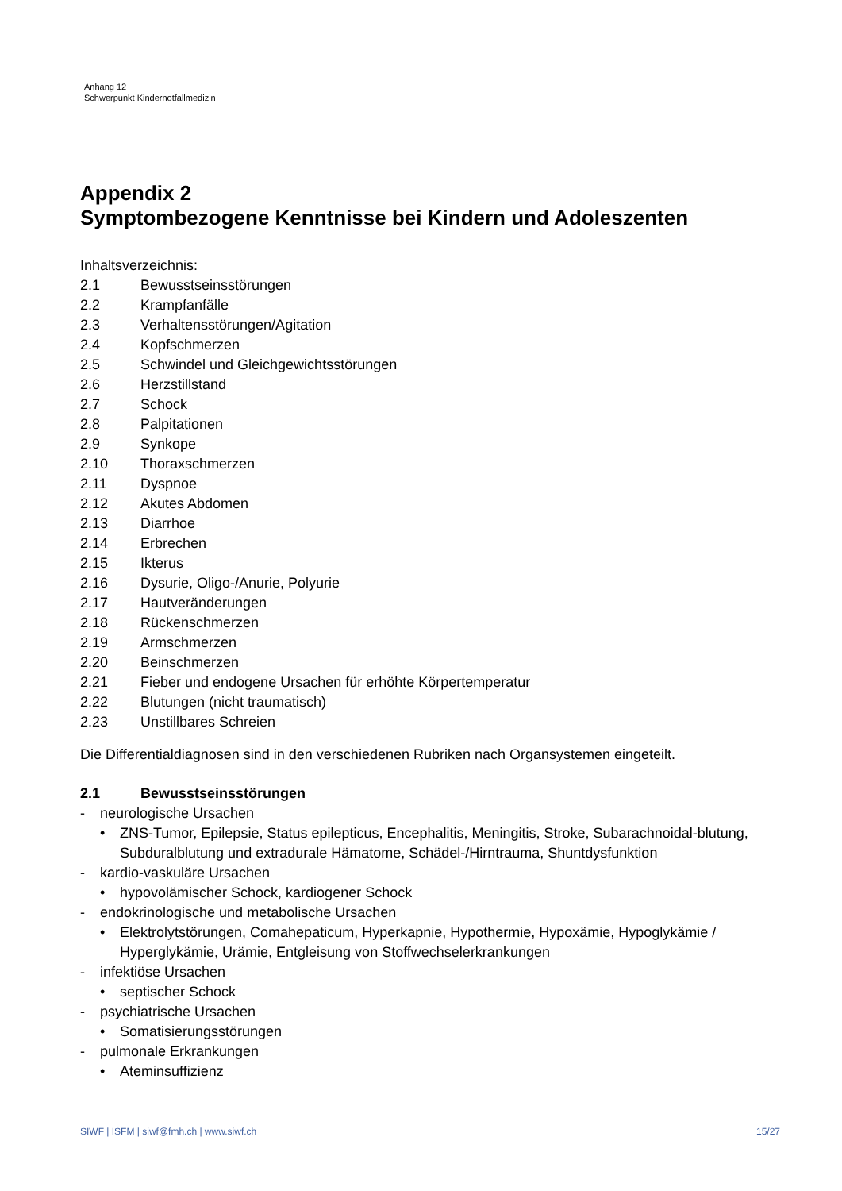Anhang 12
Schwerpunkt Kindernotfallmedizin
Appendix 2
Symptombezogene Kenntnisse bei Kindern und Adoleszenten
Inhaltsverzeichnis:
2.1 Bewusstseinsstörungen
2.2 Krampfanfälle
2.3 Verhaltensstörungen/Agitation
2.4 Kopfschmerzen
2.5 Schwindel und Gleichgewichtsstörungen
2.6 Herzstillstand
2.7 Schock
2.8 Palpitationen
2.9 Synkope
2.10 Thoraxschmerzen
2.11 Dyspnoe
2.12 Akutes Abdomen
2.13 Diarrhoe
2.14 Erbrechen
2.15 Ikterus
2.16 Dysurie, Oligo-/Anurie, Polyurie
2.17 Hautveränderungen
2.18 Rückenschmerzen
2.19 Armschmerzen
2.20 Beinschmerzen
2.21 Fieber und endogene Ursachen für erhöhte Körpertemperatur
2.22 Blutungen (nicht traumatisch)
2.23 Unstillbares Schreien
Die Differentialdiagnosen sind in den verschiedenen Rubriken nach Organsystemen eingeteilt.
2.1 Bewusstseinsstörungen
- neurologische Ursachen
• ZNS-Tumor, Epilepsie, Status epilepticus, Encephalitis, Meningitis, Stroke, Subarachnoidal-blutung, Subduralblutung und extradurale Hämatome, Schädel-/Hirntrauma, Shuntdysfunktion
- kardio-vaskuläre Ursachen
• hypovolämischer Schock, kardiogener Schock
- endokrinologische und metabolische Ursachen
• Elektrolytstörungen, Comahepaticum, Hyperkapnie, Hypothermie, Hypoxämie, Hypoglykämie / Hyperglykämie, Urämie, Entgleisung von Stoffwechselerkrankungen
- infektiöse Ursachen
• septischer Schock
- psychiatrische Ursachen
• Somatisierungsstörungen
- pulmonale Erkrankungen
• Ateminsuffizienz
SIWF | ISFM | siwf@fmh.ch | www.siwf.ch 15/27